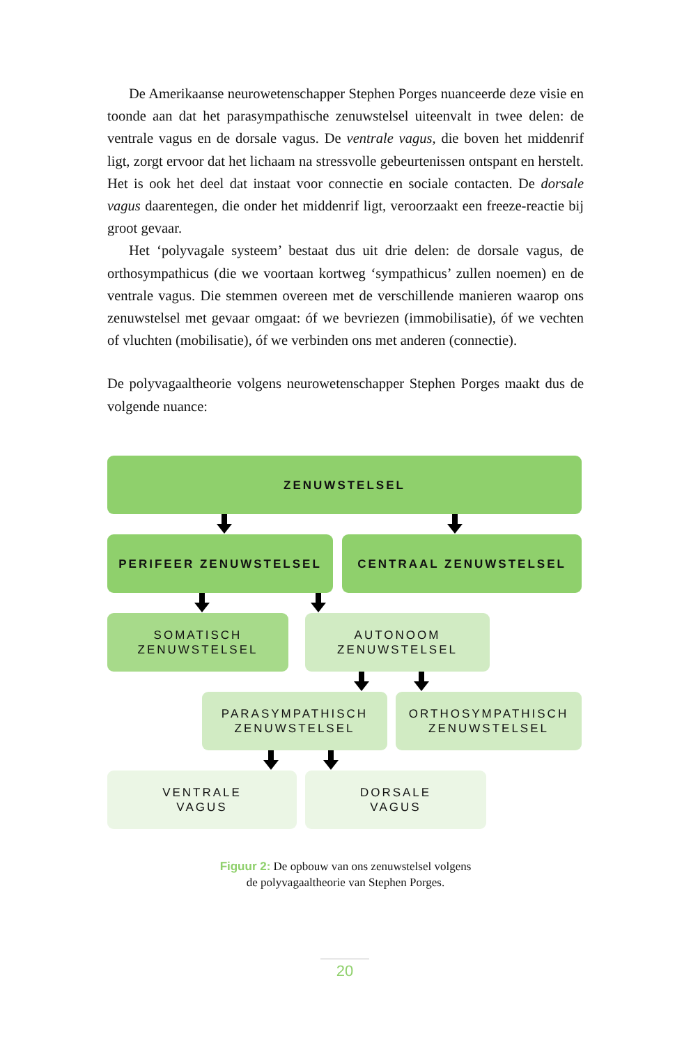De Amerikaanse neurowetenschapper Stephen Porges nuanceerde deze visie en toonde aan dat het parasympathische zenuwstelsel uiteenvalt in twee delen: de ventrale vagus en de dorsale vagus. De ventrale vagus, die boven het middenrif ligt, zorgt ervoor dat het lichaam na stressvolle gebeurtenissen ontspant en herstelt. Het is ook het deel dat instaat voor connectie en sociale contacten. De dorsale vagus daarentegen, die onder het middenrif ligt, veroorzaakt een freeze-reactie bij groot gevaar.
Het ‘polyvagale systeem’ bestaat dus uit drie delen: de dorsale vagus, de orthosympathicus (die we voortaan kortweg ‘sympathicus’ zullen noemen) en de ventrale vagus. Die stemmen overeen met de verschillende manieren waarop ons zenuwstelsel met gevaar omgaat: óf we bevriezen (immobilisatie), óf we vechten of vluchten (mobilisatie), óf we verbinden ons met anderen (connectie).
De polyvagaaltheorie volgens neurowetenschapper Stephen Porges maakt dus de volgende nuance:
ZENUWSTELSEL
PERIFEER ZENUWSTELSEL CENTRAAL ZENUWSTELSEL
SOMATISCH
ZENUWSTELSEL
AUTONOOM
ZENUWSTELSEL
PARASYMPATHISCH
ZENUWSTELSEL
ORTHOSYMPATHISCH
ZENUWSTELSEL
VENTRALE
VAGUS
DORSALE
VAGUS
Figuur 2: De opbouw van ons zenuwstelsel volgens
de polyvagaaltheorie van Stephen Porges.
20